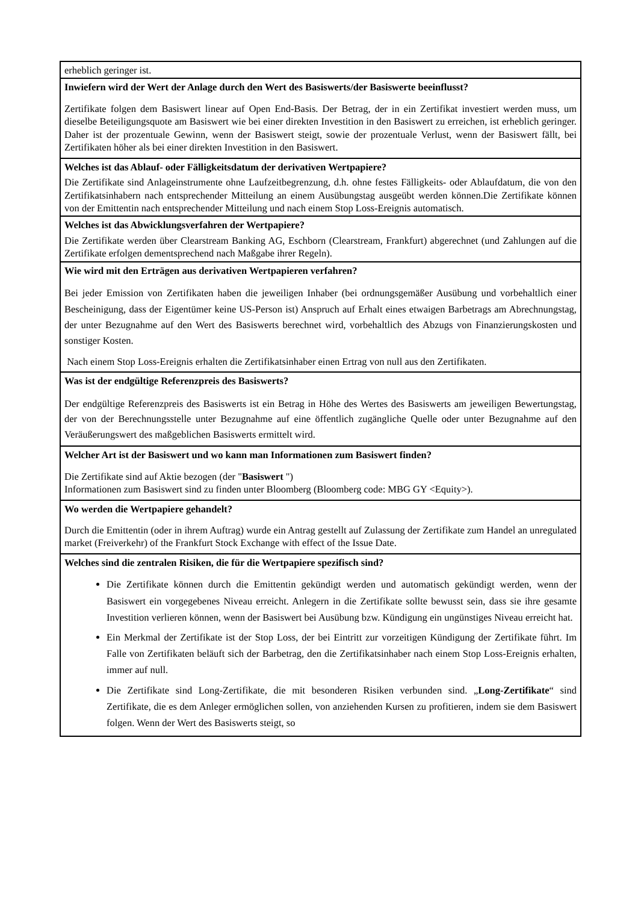| erheblich geringer ist. |
| Inwiefern wird der Wert der Anlage durch den Wert des Basiswerts/der Basiswerte beeinflusst? |
| Zertifikate folgen dem Basiswert linear auf Open End-Basis. Der Betrag, der in ein Zertifikat investiert werden muss, um dieselbe Beteiligungsquote am Basiswert wie bei einer direkten Investition in den Basiswert zu erreichen, ist erheblich geringer. Daher ist der prozentuale Gewinn, wenn der Basiswert steigt, sowie der prozentuale Verlust, wenn der Basiswert fällt, bei Zertifikaten höher als bei einer direkten Investition in den Basiswert. |
| Welches ist das Ablauf- oder Fälligkeitsdatum der derivativen Wertpapiere? |
| Die Zertifikate sind Anlageinstrumente ohne Laufzeitbegrenzung, d.h. ohne festes Fälligkeits- oder Ablaufdatum, die von den Zertifikatsinhabern nach entsprechender Mitteilung an einem Ausübungstag ausgeübt werden können.Die Zertifikate können von der Emittentin nach entsprechender Mitteilung und nach einem Stop Loss-Ereignis automatisch. |
| Welches ist das Abwicklungsverfahren der Wertpapiere? |
| Die Zertifikate werden über Clearstream Banking AG, Eschborn (Clearstream, Frankfurt) abgerechnet (und Zahlungen auf die Zertifikate erfolgen dementsprechend nach Maßgabe ihrer Regeln). |
| Wie wird mit den Erträgen aus derivativen Wertpapieren verfahren? |
| Bei jeder Emission von Zertifikaten haben die jeweiligen Inhaber (bei ordnungsgemäßer Ausübung und vorbehaltlich einer Bescheinigung, dass der Eigentümer keine US-Person ist) Anspruch auf Erhalt eines etwaigen Barbetrags am Abrechnungstag, der unter Bezugnahme auf den Wert des Basiswerts berechnet wird, vorbehaltlich des Abzugs von Finanzierungskosten und sonstiger Kosten. Nach einem Stop Loss-Ereignis erhalten die Zertifikatsinhaber einen Ertrag von null aus den Zertifikaten. |
| Was ist der endgültige Referenzpreis des Basiswerts? |
| Der endgültige Referenzpreis des Basiswerts ist ein Betrag in Höhe des Wertes des Basiswerts am jeweiligen Bewertungstag, der von der Berechnungsstelle unter Bezugnahme auf eine öffentlich zugängliche Quelle oder unter Bezugnahme auf den Veräußerungswert des maßgeblichen Basiswerts ermittelt wird. |
| Welcher Art ist der Basiswert und wo kann man Informationen zum Basiswert finden? |
| Die Zertifikate sind auf Aktie bezogen (der " Basiswert ") Informationen zum Basiswert sind zu finden unter Bloomberg (Bloomberg code: MBG GY <Equity>). |
| Wo werden die Wertpapiere gehandelt? |
| Durch die Emittentin (oder in ihrem Auftrag) wurde ein Antrag gestellt auf Zulassung der Zertifikate zum Handel an unregulated market (Freiverkehr) of the Frankfurt Stock Exchange with effect of the Issue Date. |
| Welches sind die zentralen Risiken, die für die Wertpapiere spezifisch sind? |
| Die Zertifikate können durch die Emittentin gekündigt werden und automatisch gekündigt werden, wenn der Basiswert ein vorgegebenes Niveau erreicht. Anlegern in die Zertifikate sollte bewusst sein, dass sie ihre gesamte Investition verlieren können, wenn der Basiswert bei Ausübung bzw. Kündigung ein ungünstiges Niveau erreicht hat. Ein Merkmal der Zertifikate ist der Stop Loss, der bei Eintritt zur vorzeitigen Kündigung der Zertifikate führt. Im Falle von Zertifikaten beläuft sich der Barbetrag, den die Zertifikatsinhaber nach einem Stop Loss-Ereignis erhalten, immer auf null. Die Zertifikate sind Long-Zertifikate, die mit besonderen Risiken verbunden sind. „ Long-Zertifikate “ sind Zertifikate, die es dem Anleger ermöglichen sollen, von anziehenden Kursen zu profitieren, indem sie dem Basiswert folgen. Wenn der Wert des Basiswerts steigt, so |